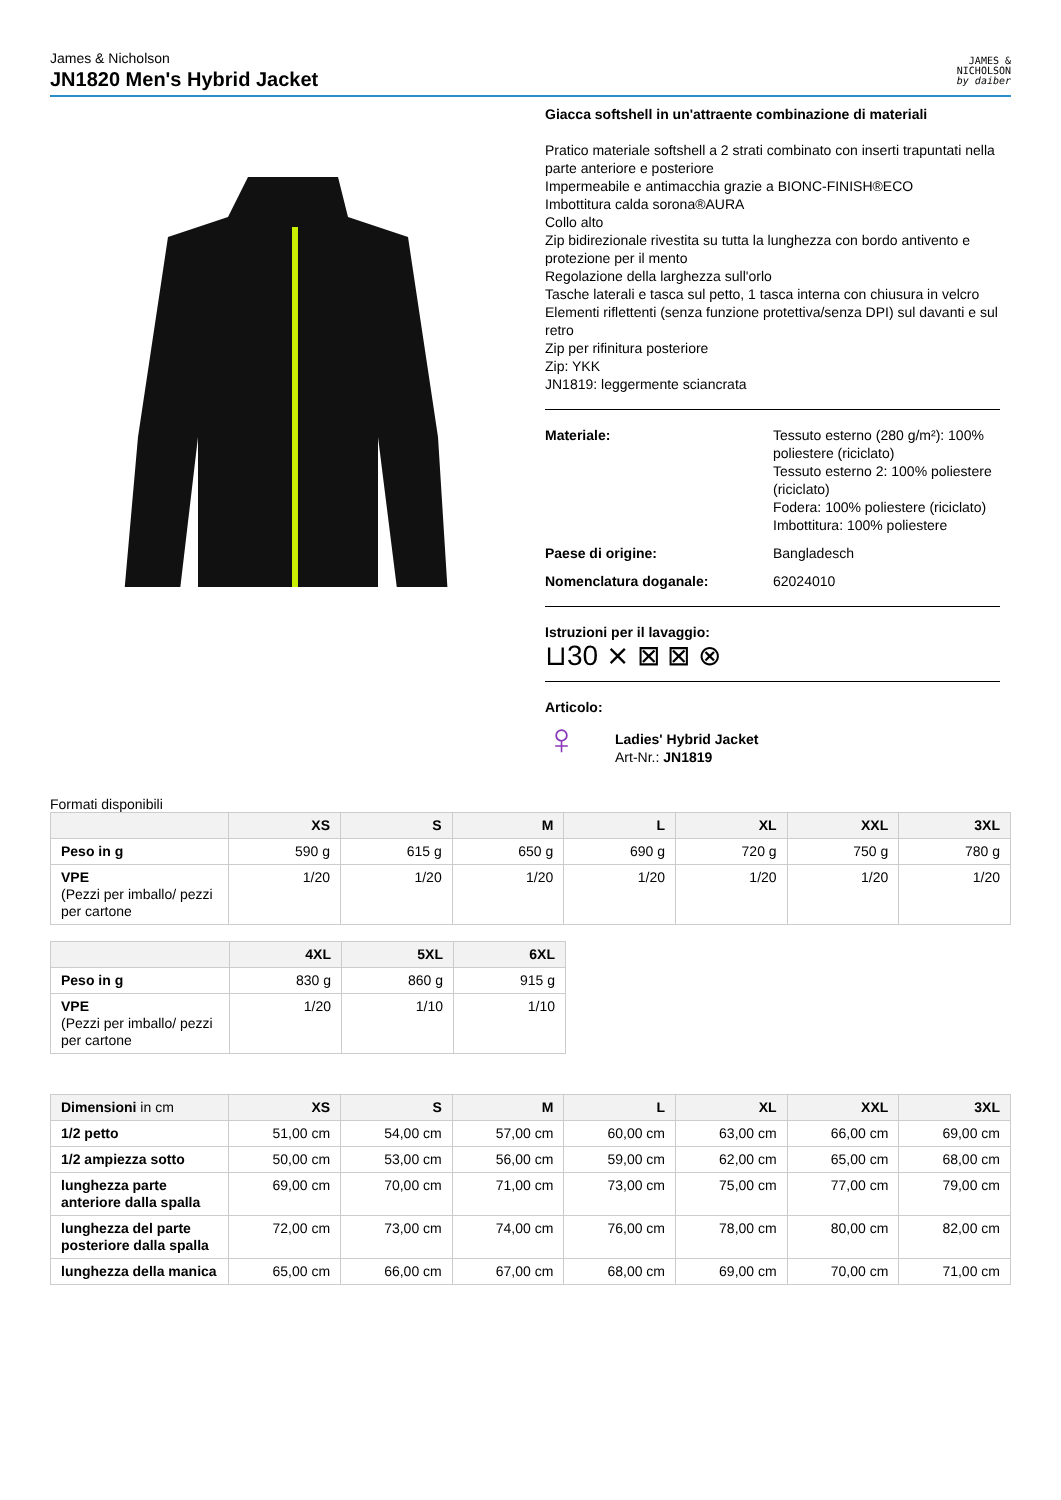James & Nicholson
JN1820 Men's Hybrid Jacket
JAMES &
NICHOLSON
by daiber
Giacca softshell in un'attraente combinazione di materiali
Pratico materiale softshell a 2 strati combinato con inserti trapuntati nella parte anteriore e posteriore
Impermeabile e antimacchia grazie a BIONC-FINISH®ECO
Imbottitura calda sorona®AURA
Collo alto
Zip bidirezionale rivestita su tutta la lunghezza con bordo antivento e protezione per il mento
Regolazione della larghezza sull'orlo
Tasche laterali e tasca sul petto, 1 tasca interna con chiusura in velcro
Elementi riflettenti (senza funzione protettiva/senza DPI) sul davanti e sul retro
Zip per rifinitura posteriore
Zip: YKK
JN1819: leggermente sciancrata
Materiale: Tessuto esterno (280 g/m²): 100% poliestere (riciclato)
Tessuto esterno 2: 100% poliestere (riciclato)
Fodera: 100% poliestere (riciclato)
Imbottitura: 100% poliestere
Paese di origine: Bangladesch
Nomenclatura doganale: 62024010
Istruzioni per il lavaggio:
⊔30 ⨯ ⊠ ⊠ ⊗
Articolo:
♀
Ladies' Hybrid Jacket
Art-Nr.: JN1819
Formati disponibili
| | XS | S | M | L | XL | XXL | 3XL |
| --- | --- | --- | --- | --- | --- | --- | --- |
| Peso in g | 590 g | 615 g | 650 g | 690 g | 720 g | 750 g | 780 g |
| VPE (Pezzi per imballo/ pezzi per cartone | 1/20 | 1/20 | 1/20 | 1/20 | 1/20 | 1/20 | 1/20 |
| | 4XL | 5XL | 6XL |
| --- | --- | --- | --- |
| Peso in g | 830 g | 860 g | 915 g |
| VPE (Pezzi per imballo/ pezzi per cartone | 1/20 | 1/10 | 1/10 |
| Dimensioni in cm | XS | S | M | L | XL | XXL | 3XL |
| --- | --- | --- | --- | --- | --- | --- | --- |
| 1/2 petto | 51,00 cm | 54,00 cm | 57,00 cm | 60,00 cm | 63,00 cm | 66,00 cm | 69,00 cm |
| 1/2 ampiezza sotto | 50,00 cm | 53,00 cm | 56,00 cm | 59,00 cm | 62,00 cm | 65,00 cm | 68,00 cm |
| lunghezza parte anteriore dalla spalla | 69,00 cm | 70,00 cm | 71,00 cm | 73,00 cm | 75,00 cm | 77,00 cm | 79,00 cm |
| lunghezza del parte posteriore dalla spalla | 72,00 cm | 73,00 cm | 74,00 cm | 76,00 cm | 78,00 cm | 80,00 cm | 82,00 cm |
| lunghezza della manica | 65,00 cm | 66,00 cm | 67,00 cm | 68,00 cm | 69,00 cm | 70,00 cm | 71,00 cm |